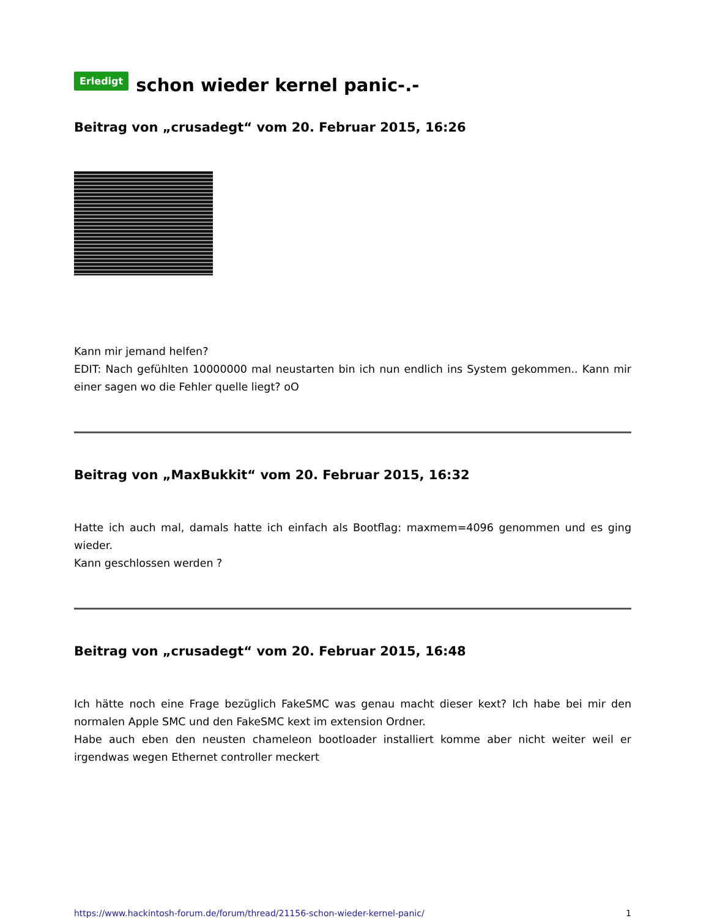Erledigt schon wieder kernel panic-.-
Beitrag von „crusadegt“ vom 20. Februar 2015, 16:26
Kann mir jemand helfen?
EDIT: Nach gefühlten 10000000 mal neustarten bin ich nun endlich ins System gekommen.. Kann mir einer sagen wo die Fehler quelle liegt? oO
Beitrag von „MaxBukkit“ vom 20. Februar 2015, 16:32
Hatte ich auch mal, damals hatte ich einfach als Bootflag: maxmem=4096 genommen und es ging wieder.
Kann geschlossen werden ?
Beitrag von „crusadegt“ vom 20. Februar 2015, 16:48
Ich hätte noch eine Frage bezüglich FakeSMC was genau macht dieser kext? Ich habe bei mir den normalen Apple SMC und den FakeSMC kext im extension Ordner.
Habe auch eben den neusten chameleon bootloader installiert komme aber nicht weiter weil er irgendwas wegen Ethernet controller meckert
https://www.hackintosh-forum.de/forum/thread/21156-schon-wieder-kernel-panic/ 1